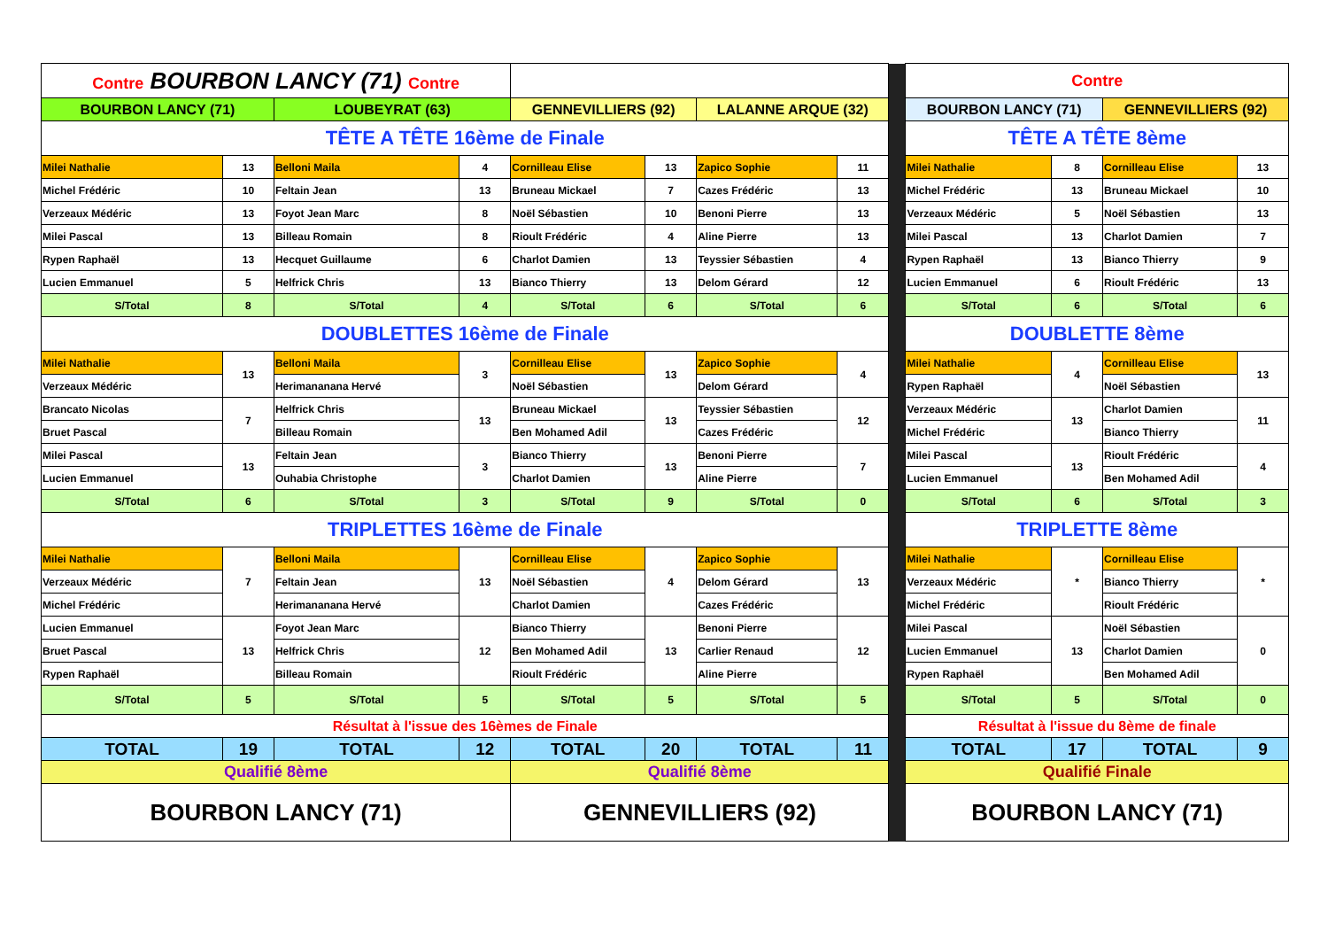| Contre BOURBON LANCY (71) Contre | | | | | | | | | Contre | | | |
| BOURBON LANCY (71) | | LOUBEYRAT (63) | | GENNEVILLIERS (92) | | LALANNE ARQUE (32) | | | BOURBON LANCY (71) | | GENNEVILLIERS (92) | |
| TÊTE A TÊTE 16ème de Finale | | | | | | | | | TÊTE A TÊTE 8ème | | | |
| Milei Nathalie | 13 | Belloni Maila | 4 | Cornilleau Elise | 13 | Zapico Sophie | 11 | | Milei Nathalie | 8 | Cornilleau Elise | 13 |
| Michel Frédéric | 10 | Feltain Jean | 13 | Bruneau Mickael | 7 | Cazes Frédéric | 13 | | Michel Frédéric | 13 | Bruneau Mickael | 10 |
| Verzeaux Médéric | 13 | Foyot Jean Marc | 8 | Noël Sébastien | 10 | Benoni Pierre | 13 | | Verzeaux Médéric | 5 | Noël Sébastien | 13 |
| Milei Pascal | 13 | Billeau Romain | 8 | Rioult Frédéric | 4 | Aline Pierre | 13 | | Milei Pascal | 13 | Charlot Damien | 7 |
| Rypen Raphaël | 13 | Hecquet Guillaume | 6 | Charlot Damien | 13 | Teyssier Sébastien | 4 | | Rypen Raphaël | 13 | Bianco Thierry | 9 |
| Lucien Emmanuel | 5 | Helfrick Chris | 13 | Bianco Thierry | 13 | Delom Gérard | 12 | | Lucien Emmanuel | 6 | Rioult Frédéric | 13 |
| S/Total | 8 | S/Total | 4 | S/Total | 6 | S/Total | 6 | | S/Total | 6 | S/Total | 6 |
| DOUBLETTES 16ème de Finale | | | | | | | | | DOUBLETTE 8ème | | | |
| Milei Nathalie | 13 | Belloni Maila | 3 | Cornilleau Elise | 13 | Zapico Sophie | 4 | | Milei Nathalie | 4 | Cornilleau Elise | 13 |
| Verzeaux Médéric | | Herimananana Hervé | | Noël Sébastien | | Delom Gérard | | | Rypen Raphaël | | Noël Sébastien | |
| Brancato Nicolas | 7 | Helfrick Chris | 13 | Bruneau Mickael | 13 | Teyssier Sébastien | 12 | | Verzeaux Médéric | 13 | Charlot Damien | 11 |
| Bruet Pascal | | Billeau Romain | | Ben Mohamed Adil | | Cazes Frédéric | | | Michel Frédéric | | Bianco Thierry | |
| Milei Pascal | 13 | Feltain Jean | 3 | Bianco Thierry | 13 | Benoni Pierre | 7 | | Milei Pascal | 13 | Rioult Frédéric | 4 |
| Lucien Emmanuel | | Ouhabia Christophe | | Charlot Damien | | Aline Pierre | | | Lucien Emmanuel | | Ben Mohamed Adil | |
| S/Total | 6 | S/Total | 3 | S/Total | 9 | S/Total | 0 | | S/Total | 6 | S/Total | 3 |
| TRIPLETTES 16ème de Finale | | | | | | | | | TRIPLETTE 8ème | | | |
| Milei Nathalie | 7 | Belloni Maila | 13 | Cornilleau Elise | 4 | Zapico Sophie | 13 | | Milei Nathalie | * | Cornilleau Elise | * |
| Verzeaux Médéric | | Feltain Jean | | Noël Sébastien | | Delom Gérard | | | Verzeaux Médéric | | Bianco Thierry | |
| Michel Frédéric | | Herimananana Hervé | | Charlot Damien | | Cazes Frédéric | | | Michel Frédéric | | Rioult Frédéric | |
| Lucien Emmanuel | 13 | Foyot Jean Marc | 12 | Bianco Thierry | 13 | Benoni Pierre | 12 | | Milei Pascal | 13 | Noël Sébastien | 0 |
| Bruet Pascal | | Helfrick Chris | | Ben Mohamed Adil | | Carlier Renaud | | | Lucien Emmanuel | | Charlot Damien | |
| Rypen Raphaël | | Billeau Romain | | Rioult Frédéric | | Aline Pierre | | | Rypen Raphaël | | Ben Mohamed Adil | |
| S/Total | 5 | S/Total | 5 | S/Total | 5 | S/Total | 5 | | S/Total | 5 | S/Total | 0 |
| Résultat à l'issue des 16èmes de Finale | | | | | | | | | Résultat à l'issue du 8ème de finale | | | |
| TOTAL | 19 | TOTAL | 12 | TOTAL | 20 | TOTAL | 11 | | TOTAL | 17 | TOTAL | 9 |
| Qualifié 8ème | | | | Qualifié 8ème | | | | | Qualifié Finale | | | |
| BOURBON LANCY (71) | | | | GENNEVILLIERS (92) | | | | | BOURBON LANCY (71) | | | |